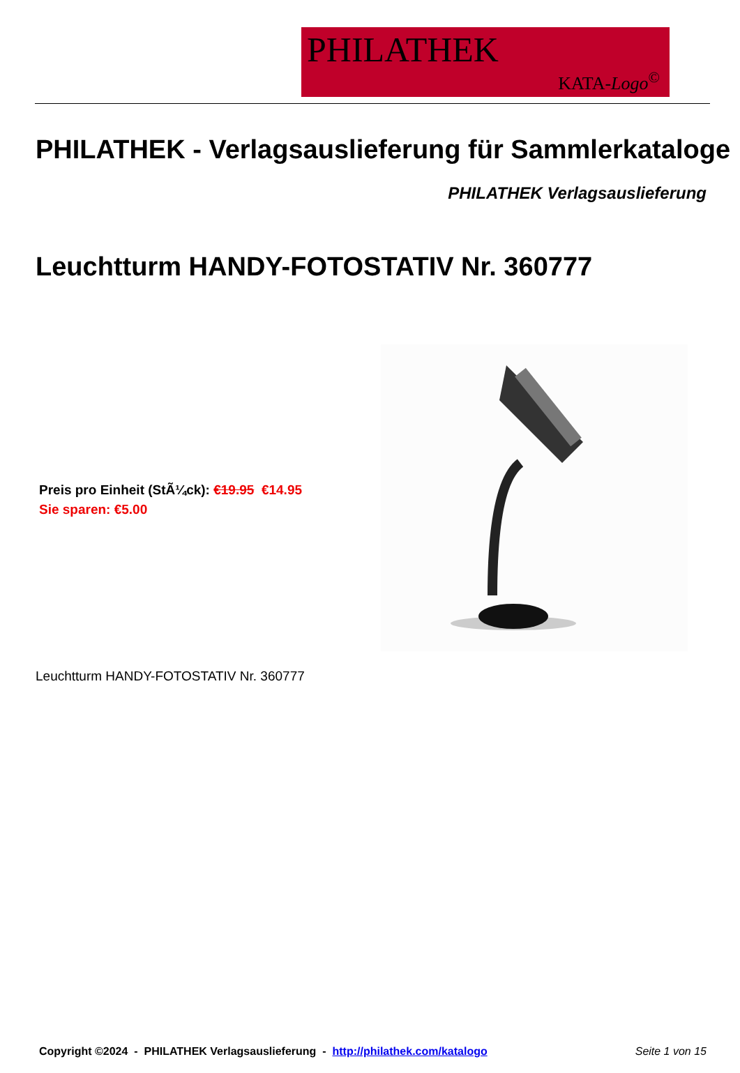PHILATHEK
KATA-Logo<sup>©</sup>
PHILATHEK - Verlagsauslieferung für Sammlerkataloge
PHILATHEK Verlagsauslieferung
Leuchtturm HANDY-FOTOSTATIV Nr. 360777
Preis pro Einheit (StÃ¼ck): €19.95 €14.95
Sie sparen: €5.00
Leuchtturm HANDY-FOTOSTATIV Nr. 360777
Copyright ©2024 - PHILATHEK Verlagsauslieferung - http://philathek.com/katalogo Seite 1 von 15